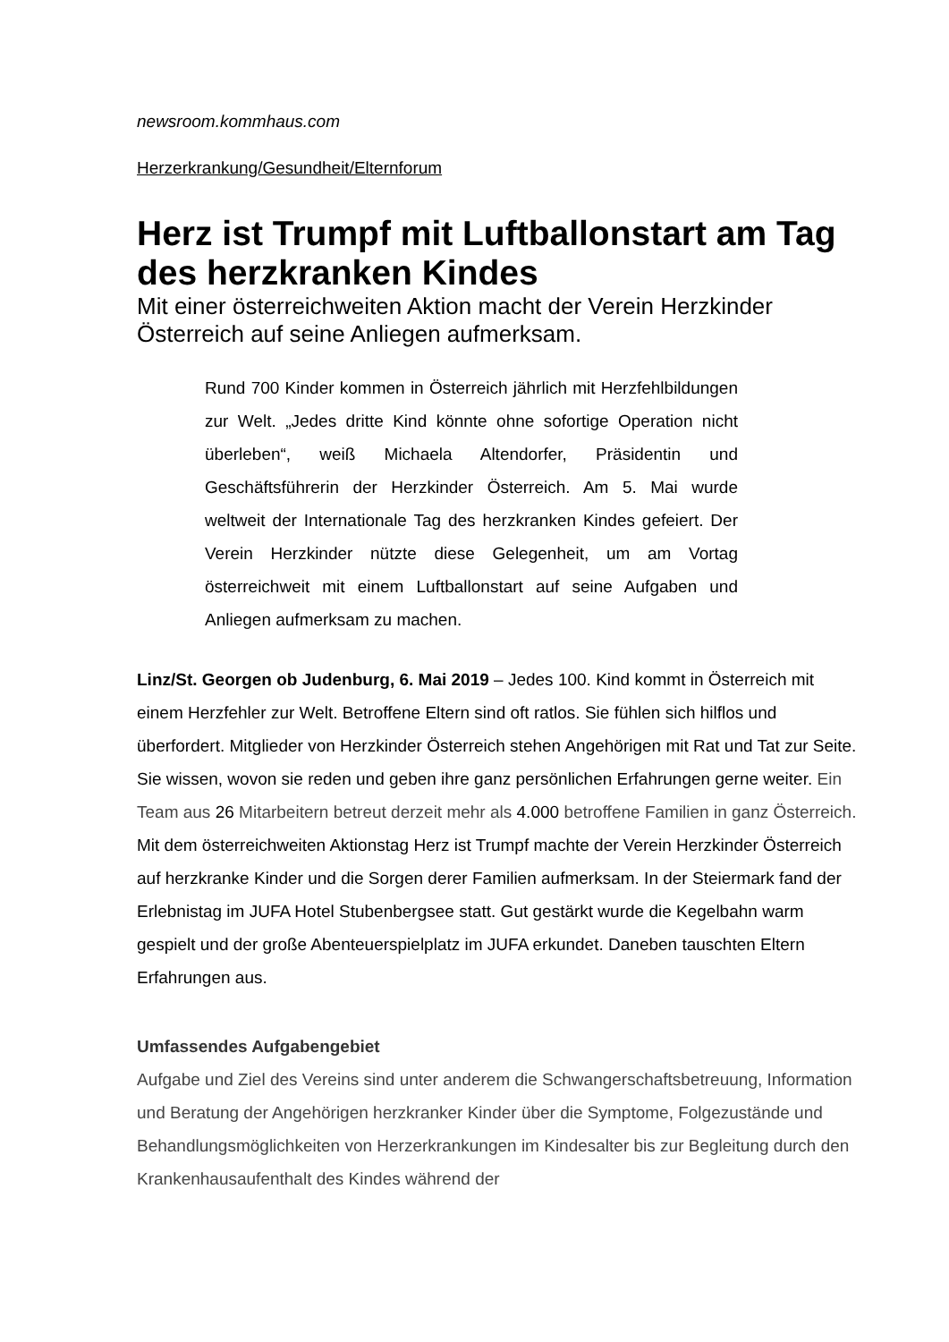newsroom.kommhaus.com
Herzerkrankung/Gesundheit/Elternforum
Herz ist Trumpf mit Luftballonstart am Tag des herzkranken Kindes
Mit einer österreichweiten Aktion macht der Verein Herzkinder Österreich auf seine Anliegen aufmerksam.
Rund 700 Kinder kommen in Österreich jährlich mit Herzfehlbildungen zur Welt. „Jedes dritte Kind könnte ohne sofortige Operation nicht überleben“, weiß Michaela Altendorfer, Präsidentin und Geschäftsführerin der Herzkinder Österreich. Am 5. Mai wurde weltweit der Internationale Tag des herzkranken Kindes gefeiert. Der Verein Herzkinder nützte diese Gelegenheit, um am Vortag österreichweit mit einem Luftballonstart auf seine Aufgaben und Anliegen aufmerksam zu machen.
Linz/St. Georgen ob Judenburg, 6. Mai 2019 – Jedes 100. Kind kommt in Österreich mit einem Herzfehler zur Welt. Betroffene Eltern sind oft ratlos. Sie fühlen sich hilflos und überfordert. Mitglieder von Herzkinder Österreich stehen Angehörigen mit Rat und Tat zur Seite. Sie wissen, wovon sie reden und geben ihre ganz persönlichen Erfahrungen gerne weiter. Ein Team aus 26 Mitarbeitern betreut derzeit mehr als 4.000 betroffene Familien in ganz Österreich. Mit dem österreichweiten Aktionstag Herz ist Trumpf machte der Verein Herzkinder Österreich auf herzkranke Kinder und die Sorgen derer Familien aufmerksam. In der Steiermark fand der Erlebnistag im JUFA Hotel Stubenbergsee statt. Gut gestärkt wurde die Kegelbahn warm gespielt und der große Abenteuerspielplatz im JUFA erkundet. Daneben tauschten Eltern Erfahrungen aus.
Umfassendes Aufgabengebiet
Aufgabe und Ziel des Vereins sind unter anderem die Schwangerschaftsbetreuung, Information und Beratung der Angehörigen herzkranker Kinder über die Symptome, Folgezustände und Behandlungsmöglichkeiten von Herzerkrankungen im Kindesalter bis zur Begleitung durch den Krankenhausaufenthalt des Kindes während der